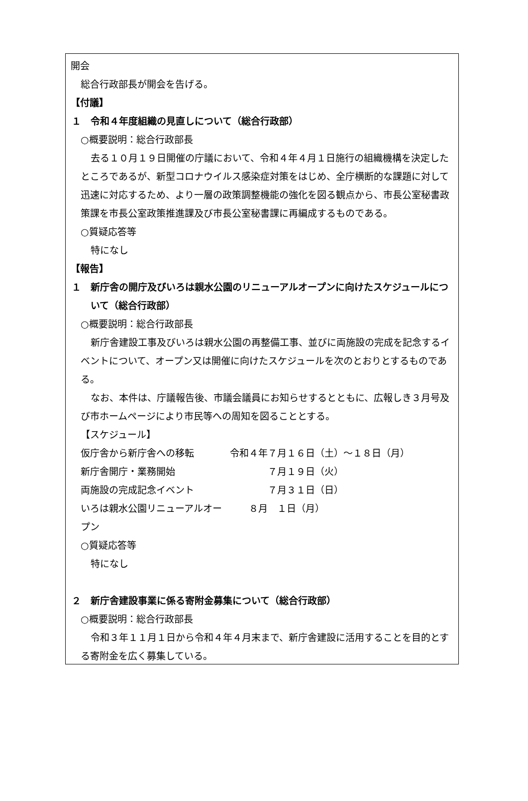開会
総合行政部長が開会を告げる。
【付議】
１　令和４年度組織の見直しについて（総合行政部）
○概要説明：総合行政部長
去る１０月１９日開催の庁議において、令和４年４月１日施行の組織機構を決定したところであるが、新型コロナウイルス感染症対策をはじめ、全庁横断的な課題に対して迅速に対応するため、より一層の政策調整機能の強化を図る観点から、市長公室秘書政策課を市長公室政策推進課及び市長公室秘書課に再編成するものである。
○質疑応答等
特になし
【報告】
１　新庁舎の開庁及びいろは親水公園のリニューアルオープンに向けたスケジュールについて（総合行政部）
○概要説明：総合行政部長
新庁舎建設工事及びいろは親水公園の再整備工事、並びに両施設の完成を記念するイベントについて、オープン又は開催に向けたスケジュールを次のとおりとするものである。
なお、本件は、庁議報告後、市議会議員にお知らせするとともに、広報しき３月号及び市ホームページにより市民等への周知を図ることとする。
【スケジュール】
仮庁舎から新庁舎への移転 令和４年７月１６日（土）～１８日（月）
新庁舎開庁・業務開始 　　　　７月１９日（火）
両施設の完成記念イベント 　　　　７月３１日（日）
いろは親水公園リニューアルオープン 　　８月　１日（月）
○質疑応答等
特になし
２　新庁舎建設事業に係る寄附金募集について（総合行政部）
○概要説明：総合行政部長
令和３年１１月１日から令和４年４月末まで、新庁舎建設に活用することを目的とする寄附金を広く募集している。